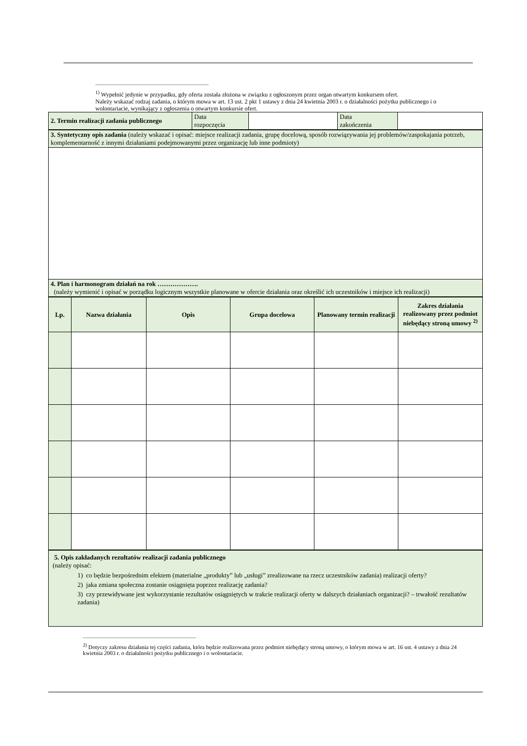<sup>1)</sup> Wypełnić jedynie w przypadku, gdy oferta została złożona w związku z ogłoszonym przez organ otwartym konkursem ofert.
Należy wskazać rodzaj zadania, o którym mowa w art. 13 ust. 2 pkt 1 ustawy z dnia 24 kwietnia 2003 r. o działalności pożytku publicznego i o wolontariacie, wynikający z ogłoszenia o otwartym konkursie ofert.
| 2. Termin realizacji zadania publicznego | Data rozpoczęcia | | Data zakończenia | |
| 3. Syntetyczny opis zadania (należy wskazać i opisać: miejsce realizacji zadania, grupę docelową, sposób rozwiązywania jej problemów/zaspokajania potrzeb, komplementarność z innymi działaniami podejmowanymi przez organizację lub inne podmioty) |
| 4. Plan i harmonogram działań na rok ………………. (należy wymienić i opisać w porządku logicznym wszystkie planowane w ofercie działania oraz określić ich uczestników i miejsce ich realizacji) |
| Lp. | Nazwa działania | Opis | Grupa docelowa | Planowany termin realizacji | Zakres działania realizowany przez podmiot niebędący stroną umowy <sup>2)</sup> |
| --- | --- | --- | --- | --- | --- |
| 5. Opis zakładanych rezultatów realizacji zadania publicznego (należy opisać: 1) co będzie bezpośrednim efektem (materialne „produkty” lub „usługi” zrealizowane na rzecz uczestników zadania) realizacji oferty? 2) jaka zmiana społeczna zostanie osiągnięta poprzez realizację zadania? 3) czy przewidywane jest wykorzystanie rezultatów osiągniętych w trakcie realizacji oferty w dalszych działaniach organizacji? – trwałość rezultatów zadania) |
<sup>2)</sup> Dotyczy zakresu działania tej części zadania, która będzie realizowana przez podmiot niebędący stroną umowy, o którym mowa w art. 16 ust. 4 ustawy z dnia 24 kwietnia 2003 r. o działalności pożytku publicznego i o wolontariacie.